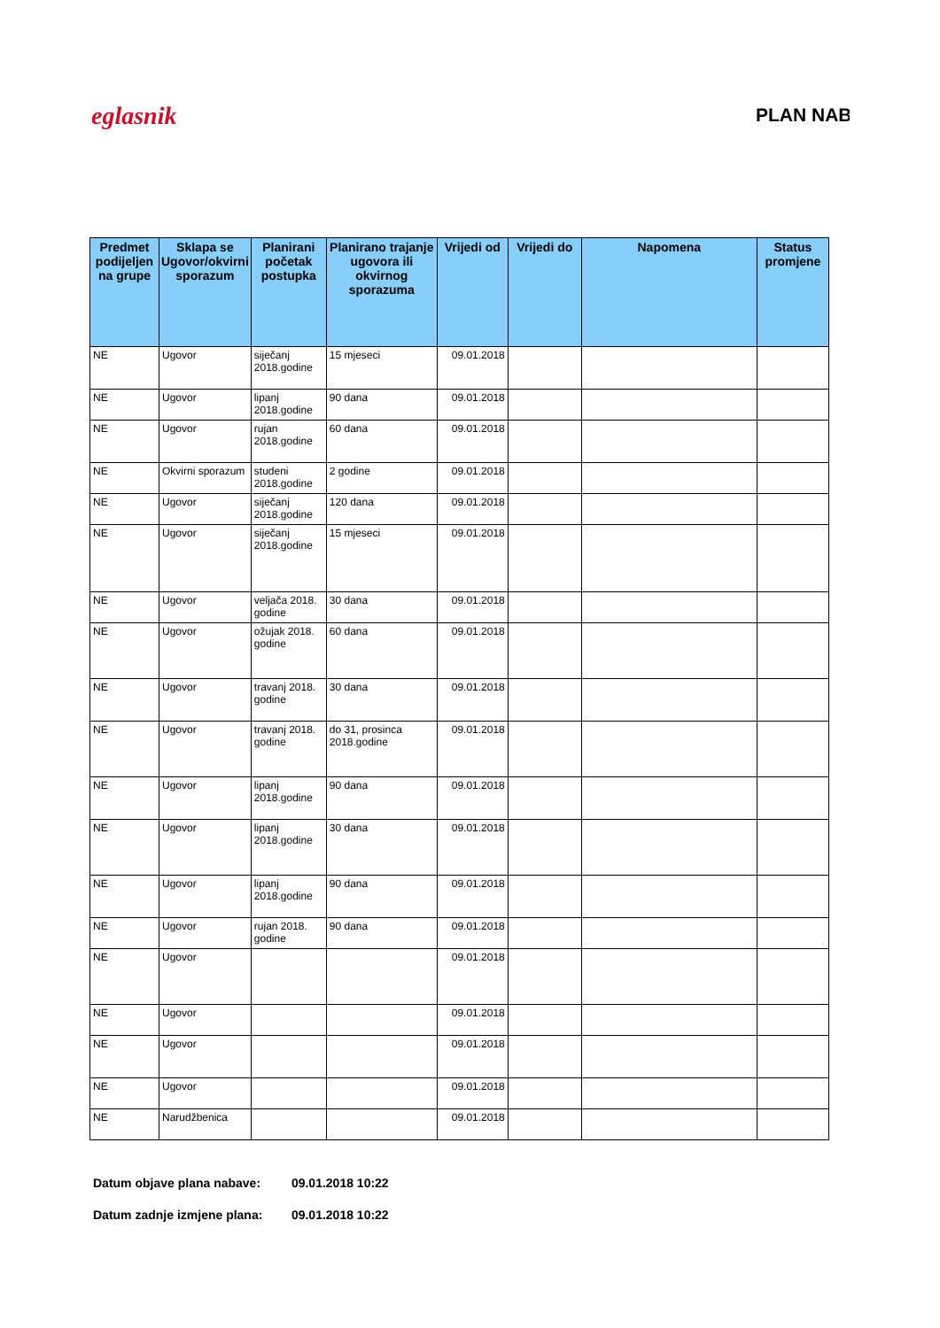eglasnik PLAN NAB
| Predmet podijeljen na grupe | Sklapa se Ugovor/okvirni sporazum | Planirani početak postupka | Planirano trajanje ugovora ili okvirnog sporazuma | Vrijedi od | Vrijedi do | Napomena | Status promjene |
| --- | --- | --- | --- | --- | --- | --- | --- |
| NE | Ugovor | siječanj 2018.godine | 15 mjeseci | 09.01.2018 | | | |
| NE | Ugovor | lipanj 2018.godine | 90 dana | 09.01.2018 | | | |
| NE | Ugovor | rujan 2018.godine | 60 dana | 09.01.2018 | | | |
| NE | Okvirni sporazum | studeni 2018.godine | 2 godine | 09.01.2018 | | | |
| NE | Ugovor | siječanj 2018.godine | 120 dana | 09.01.2018 | | | |
| NE | Ugovor | siječanj 2018.godine | 15 mjeseci | 09.01.2018 | | | |
| NE | Ugovor | veljača 2018. godine | 30 dana | 09.01.2018 | | | |
| NE | Ugovor | ožujak 2018. godine | 60 dana | 09.01.2018 | | | |
| NE | Ugovor | travanj 2018. godine | 30 dana | 09.01.2018 | | | |
| NE | Ugovor | travanj 2018. godine | do 31, prosinca 2018.godine | 09.01.2018 | | | |
| NE | Ugovor | lipanj 2018.godine | 90 dana | 09.01.2018 | | | |
| NE | Ugovor | lipanj 2018.godine | 30 dana | 09.01.2018 | | | |
| NE | Ugovor | lipanj 2018.godine | 90 dana | 09.01.2018 | | | |
| NE | Ugovor | rujan 2018. godine | 90 dana | 09.01.2018 | | | |
| NE | Ugovor | | | 09.01.2018 | | | |
| NE | Ugovor | | | 09.01.2018 | | | |
| NE | Ugovor | | | 09.01.2018 | | | |
| NE | Ugovor | | | 09.01.2018 | | | |
| NE | Narudžbenica | | | 09.01.2018 | | | |
Datum objave plana nabave: 09.01.2018 10:22
Datum zadnje izmjene plana: 09.01.2018 10:22